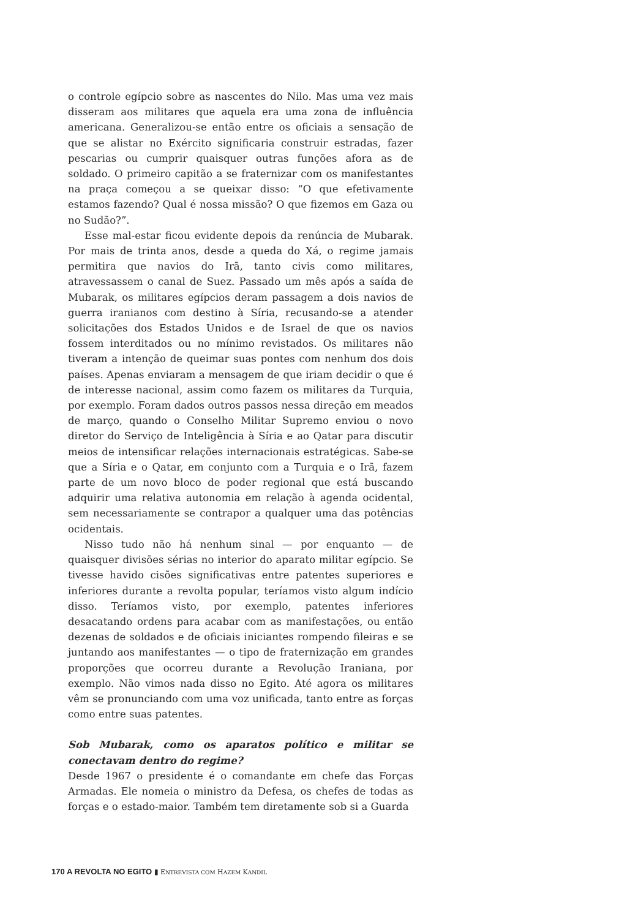o controle egípcio sobre as nascentes do Nilo. Mas uma vez mais disseram aos militares que aquela era uma zona de influência americana. Generalizou-se então entre os oficiais a sensação de que se alistar no Exército significaria construir estradas, fazer pescarias ou cumprir quaisquer outras funções afora as de soldado. O primeiro capitão a se fraternizar com os manifestantes na praça começou a se queixar disso: “O que efetivamente estamos fazendo? Qual é nossa missão? O que fizemos em Gaza ou no Sudão?”.
Esse mal-estar ficou evidente depois da renúncia de Mubarak. Por mais de trinta anos, desde a queda do Xá, o regime jamais permitira que navios do Irã, tanto civis como militares, atravessassem o canal de Suez. Passado um mês após a saída de Mubarak, os militares egípcios deram passagem a dois navios de guerra iranianos com destino à Síria, recusando-se a atender solicitações dos Estados Unidos e de Israel de que os navios fossem interditados ou no mínimo revistados. Os militares não tiveram a intenção de queimar suas pontes com nenhum dos dois países. Apenas enviaram a mensagem de que iriam decidir o que é de interesse nacional, assim como fazem os militares da Turquia, por exemplo. Foram dados outros passos nessa direção em meados de março, quando o Conselho Militar Supremo enviou o novo diretor do Serviço de Inteligência à Síria e ao Qatar para discutir meios de intensificar relações internacionais estratégicas. Sabe-se que a Síria e o Qatar, em conjunto com a Turquia e o Irã, fazem parte de um novo bloco de poder regional que está buscando adquirir uma relativa autonomia em relação à agenda ocidental, sem necessariamente se contrapor a qualquer uma das potências ocidentais.
Nisso tudo não há nenhum sinal — por enquanto — de quaisquer divisões sérias no interior do aparato militar egípcio. Se tivesse havido cisões significativas entre patentes superiores e inferiores durante a revolta popular, teríamos visto algum indício disso. Teríamos visto, por exemplo, patentes inferiores desacatando ordens para acabar com as manifestações, ou então dezenas de soldados e de oficiais iniciantes rompendo fileiras e se juntando aos manifestantes — o tipo de fraternização em grandes proporções que ocorreu durante a Revolução Iraniana, por exemplo. Não vimos nada disso no Egito. Até agora os militares vêm se pronunciando com uma voz unificada, tanto entre as forças como entre suas patentes.
Sob Mubarak, como os aparatos político e militar se conectavam dentro do regime?
Desde 1967 o presidente é o comandante em chefe das Forças Armadas. Ele nomeia o ministro da Defesa, os chefes de todas as forças e o estado-maior. Também tem diretamente sob si a Guarda
170 A REVOLTA NO EGITO ▮ ENTREVISTA COM HAZEM KANDIL